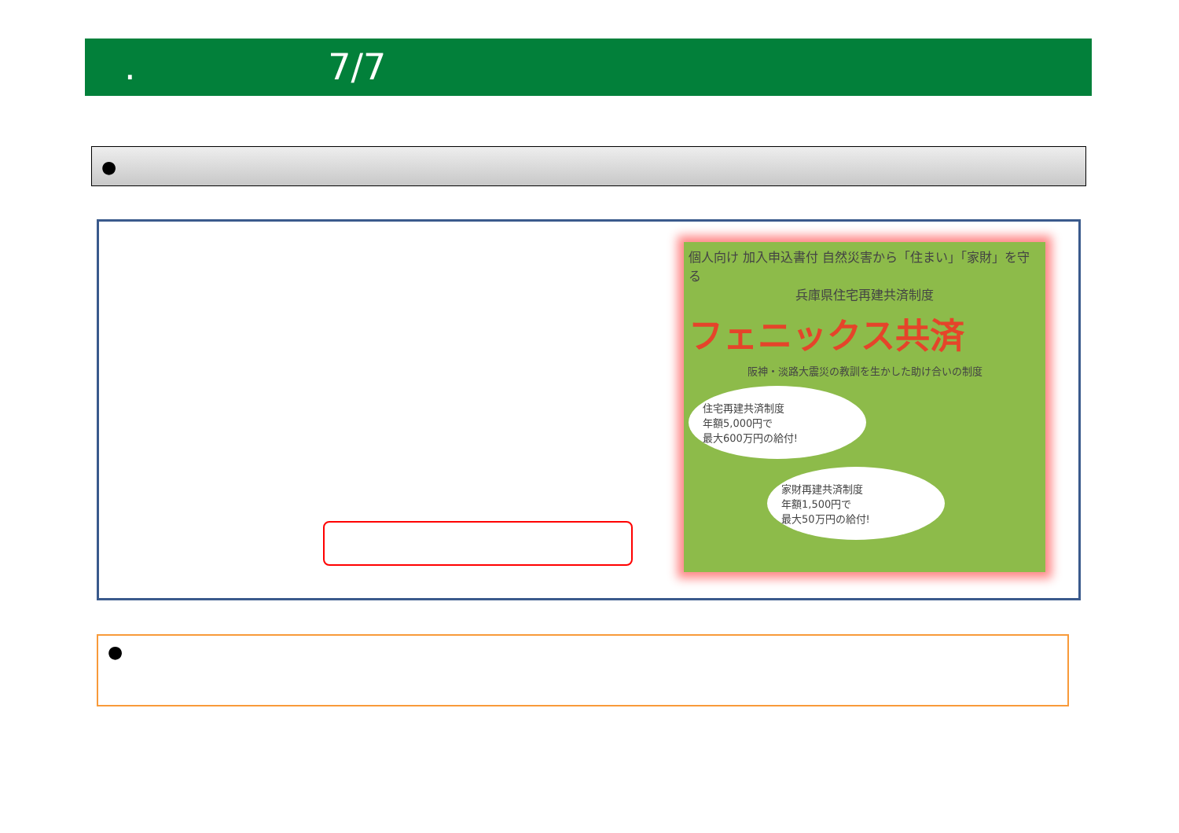. 7/7
●
個人向け 加入申込書付 自然災害から「住まい」「家財」を守る
兵庫県住宅再建共済制度
フェニックス共済
阪神・淡路大震災の教訓を生かした助け合いの制度
住宅再建共済制度
年額5,000円で
最大600万円の給付!
家財再建共済制度
年額1,500円で
最大50万円の給付!
●